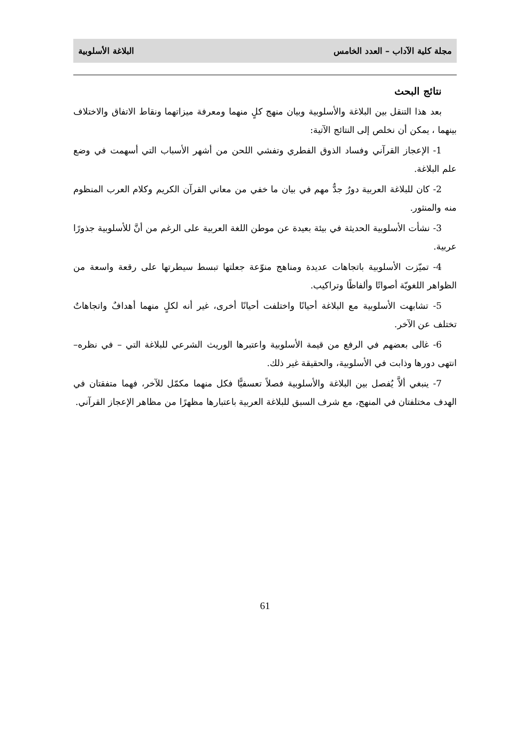مجلة كلية الآداب – العدد الخامس البلاغة الأسلوبية
نتائج البحث
بعد هذا التنقل بين البلاغة والأسلوبية وبيان منهج كلٍ منهما ومعرفة ميزاتهما ونقاط الاتفاق والاختلاف بينهما ، يمكن أن نخلص إلى النتائج الآتية:
1- الإعجاز القرآني وفساد الذوق الفطري وتفشي اللحن من أشهر الأسباب التي أسهمت في وضع علم البلاغة.
2- كان للبلاغة العربية دورٌ جدٌّ مهم في بيان ما خفي من معاني القرآن الكريم وكلام العرب المنظوم منه والمنثور.
3- نشأت الأسلوبية الحديثة في بيئة بعيدة عن موطن اللغة العربية على الرغم من أنَّ للأسلوبية جذورًا عربية.
4- تميّزت الأسلوبية باتجاهات عديدة ومناهج منوّعة جعلتها تبسط سيطرتها على رقعة واسعة من الظواهر اللغويّة أصواتًا وألفاظًا وتراكيب.
5- تشابهت الأسلوبية مع البلاغة أحيانًا واختلفت أحيانًا أخرى، غير أنه لكلٍ منهما أهدافٌ واتجاهاتٌ تختلف عن الآخر.
6- غالى بعضهم في الرفع من قيمة الأسلوبية واعتبرها الوريث الشرعي للبلاغة التي – في نظره– انتهى دورها وذابت في الأسلوبية، والحقيقة غير ذلك.
7- ينبغي ألاَّ يُفصل بين البلاغة والأسلوبية فصلاً تعسفيًّا فكل منهما مكمّل للآخر، فهما متفقتان في الهدف مختلفتان في المنهج، مع شرف السبق للبلاغة العربية باعتبارها مظهرًا من مظاهر الإعجاز القرآني.
61